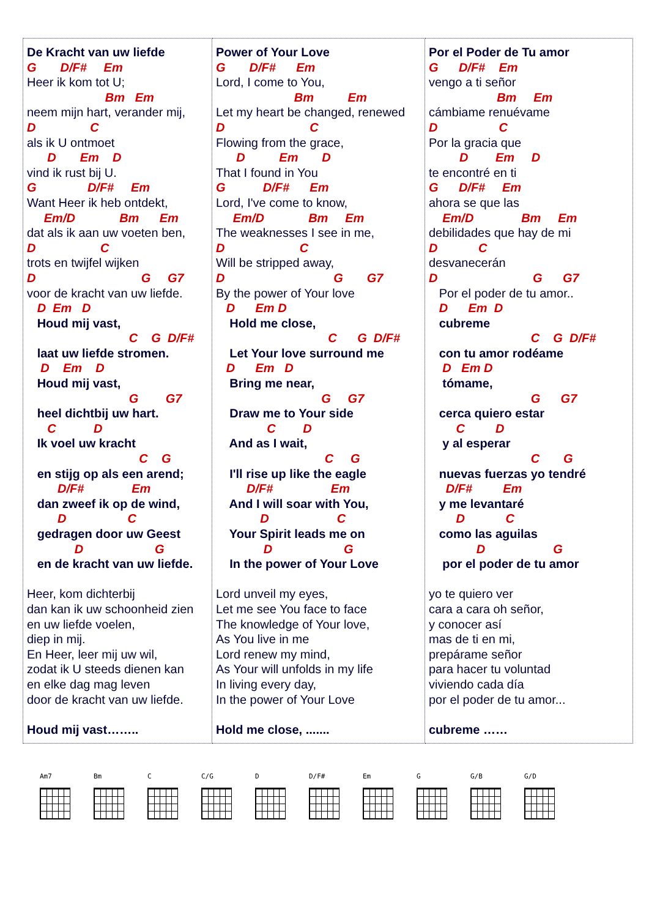| De Kracht van uw liefde G D/F# Em Heer ik kom tot U; Bm Em neem mijn hart, verander mij, D C als ik U ontmoet D Em D vind ik rust bij U. G D/F# Em Want Heer ik heb ontdekt, Em/D Bm Em dat als ik aan uw voeten ben, D C trots en twijfel wijken D G G7 voor de kracht van uw liefde. D Em D Houd mij vast, C G D/F# laat uw liefde stromen. D Em D Houd mij vast, G G7 heel dichtbij uw hart. C D Ik voel uw kracht C G en stijg op als een arend; D/F# Em dan zweef ik op de wind, D C gedragen door uw Geest D G en de kracht van uw liefde. Heer, kom dichterbij dan kan ik uw schoonheid zien en uw liefde voelen, diep in mij. En Heer, leer mij uw wil, zodat ik U steeds dienen kan en elke dag mag leven door de kracht van uw liefde. Houd mij vast…….. | Power of Your Love G D/F# Em Lord, I come to You, Bm Em Let my heart be changed, renewed D C Flowing from the grace, D Em D That I found in You G D/F# Em Lord, I've come to know, Em/D Bm Em The weaknesses I see in me, D C Will be stripped away, D G G7 By the power of Your love D Em D Hold me close, C G D/F# Let Your love surround me D Em D Bring me near, G G7 Draw me to Your side C D And as I wait, C G I'll rise up like the eagle D/F# Em And I will soar with You, D C Your Spirit leads me on D G In the power of Your Love Lord unveil my eyes, Let me see You face to face The knowledge of Your love, As You live in me Lord renew my mind, As Your will unfolds in my life In living every day, In the power of Your Love Hold me close, ....... | Por el Poder de Tu amor G D/F# Em vengo a ti señor Bm Em cámbiame renuévame D C Por la gracia que D Em D te encontré en ti G D/F# Em ahora se que las Em/D Bm Em debilidades que hay de mi D C desvanecerán D G G7 Por el poder de tu amor.. D Em D cubreme C G D/F# con tu amor rodéame D Em D tómame, G G7 cerca quiero estar C D y al esperar C G nuevas fuerzas yo tendré D/F# Em y me levantaré D C como las aguilas D G por el poder de tu amor yo te quiero ver cara a cara oh señor, y conocer así mas de ti en mi, prepárame señor para hacer tu voluntad viviendo cada día por el poder de tu amor... cubreme …… |
Am7 Bm C C/G D D/F# Em G G/B G/D